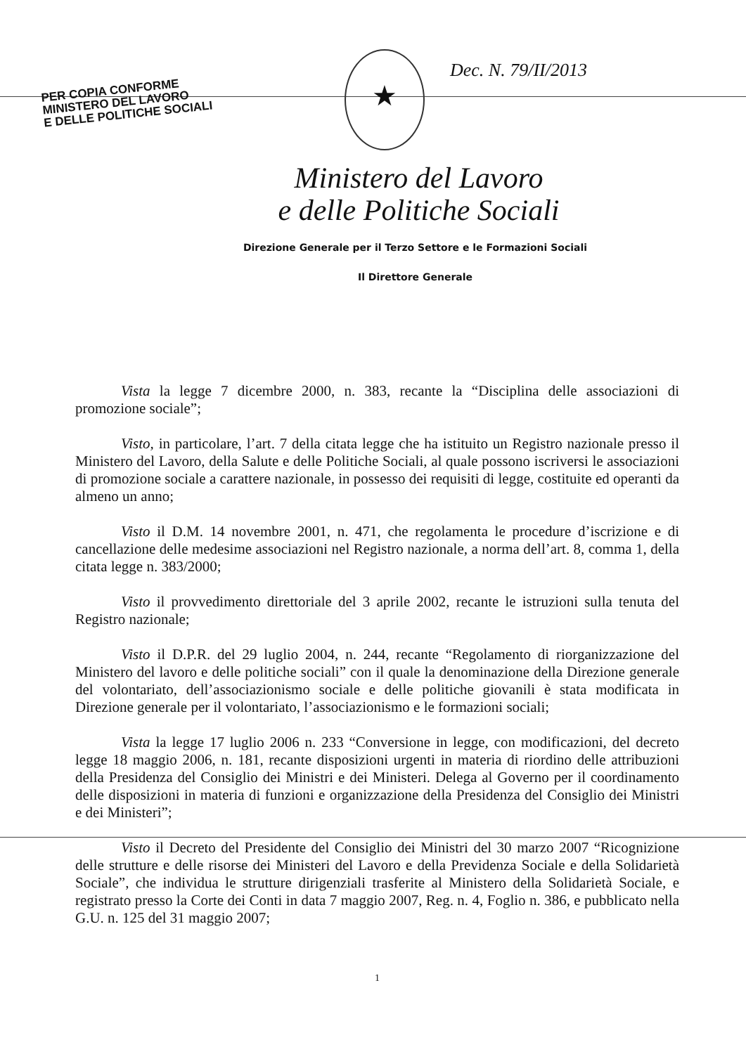PER COPIA CONFORME
MINISTERO DEL LAVORO
E DELLE POLITICHE SOCIALI
★ Dec. N. 79/II/2013
Ministero del Lavoro
e delle Politiche Sociali
Direzione Generale per il Terzo Settore e le Formazioni Sociali
Il Direttore Generale
Vista la legge 7 dicembre 2000, n. 383, recante la “Disciplina delle associazioni di promozione sociale”;
Visto, in particolare, l’art. 7 della citata legge che ha istituito un Registro nazionale presso il Ministero del Lavoro, della Salute e delle Politiche Sociali, al quale possono iscriversi le associazioni di promozione sociale a carattere nazionale, in possesso dei requisiti di legge, costituite ed operanti da almeno un anno;
Visto il D.M. 14 novembre 2001, n. 471, che regolamenta le procedure d’iscrizione e di cancellazione delle medesime associazioni nel Registro nazionale, a norma dell’art. 8, comma 1, della citata legge n. 383/2000;
Visto il provvedimento direttoriale del 3 aprile 2002, recante le istruzioni sulla tenuta del Registro nazionale;
Visto il D.P.R. del 29 luglio 2004, n. 244, recante “Regolamento di riorganizzazione del Ministero del lavoro e delle politiche sociali” con il quale la denominazione della Direzione generale del volontariato, dell’associazionismo sociale e delle politiche giovanili è stata modificata in Direzione generale per il volontariato, l’associazionismo e le formazioni sociali;
Vista la legge 17 luglio 2006 n. 233 “Conversione in legge, con modificazioni, del decreto legge 18 maggio 2006, n. 181, recante disposizioni urgenti in materia di riordino delle attribuzioni della Presidenza del Consiglio dei Ministri e dei Ministeri. Delega al Governo per il coordinamento delle disposizioni in materia di funzioni e organizzazione della Presidenza del Consiglio dei Ministri e dei Ministeri”;
Visto il Decreto del Presidente del Consiglio dei Ministri del 30 marzo 2007 “Ricognizione delle strutture e delle risorse dei Ministeri del Lavoro e della Previdenza Sociale e della Solidarietà Sociale”, che individua le strutture dirigenziali trasferite al Ministero della Solidarietà Sociale, e registrato presso la Corte dei Conti in data 7 maggio 2007, Reg. n. 4, Foglio n. 386, e pubblicato nella G.U. n. 125 del 31 maggio 2007;
1